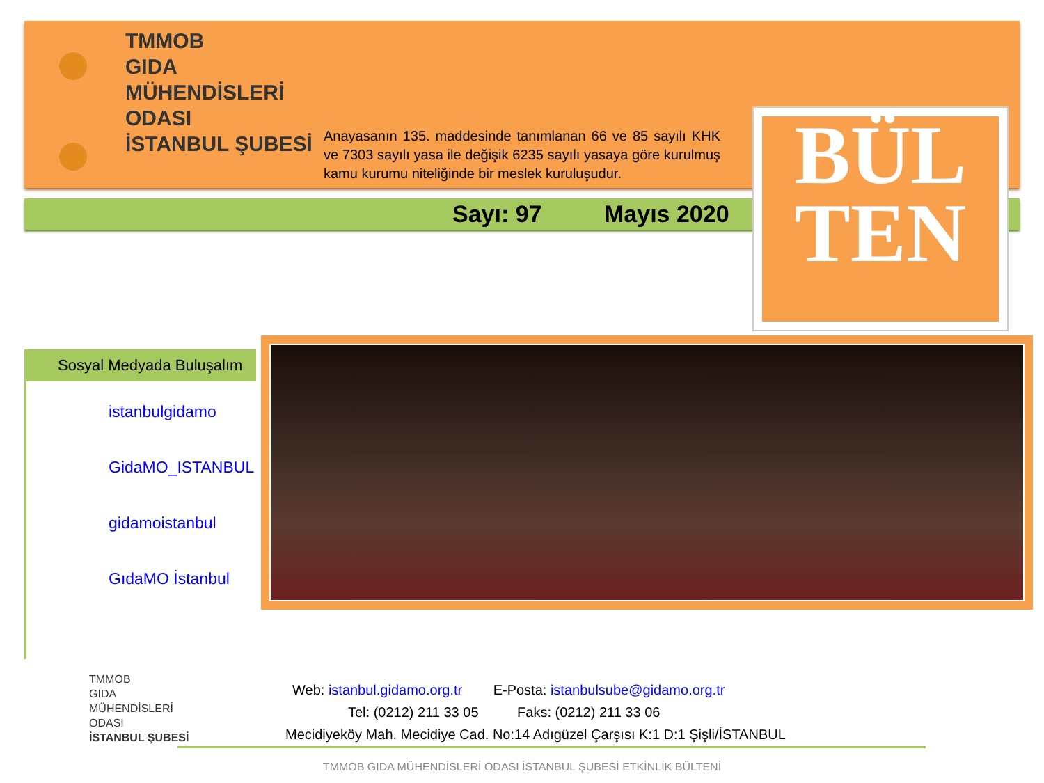TMMOB
GIDA
MÜHENDİSLERİ
ODASI
İSTANBUL ŞUBESİ
Anayasanın 135. maddesinde tanımlanan 66 ve 85 sayılı KHK ve 7303 sayılı yasa ile değişik 6235 sayılı yasaya göre kurulmuş kamu kurumu niteliğinde bir meslek kuruluşudur.
Sayı: 97 Mayıs 2020
BÜL
TEN
Sosyal Medyada Buluşalım
istanbulgidamo
GidaMO_ISTANBUL
gidamoistanbul
GıdaMO İstanbul
TMMOB
GIDA
MÜHENDİSLERİ
ODASI
İSTANBUL ŞUBESİ
Web: istanbul.gidamo.org.tr E-Posta: istanbulsube@gidamo.org.tr
Tel: (0212) 211 33 05 Faks: (0212) 211 33 06
Mecidiyeköy Mah. Mecidiye Cad. No:14 Adıgüzel Çarşısı K:1 D:1 Şişli/İSTANBUL
TMMOB GIDA MÜHENDİSLERİ ODASI İSTANBUL ŞUBESİ ETKİNLİK BÜLTENİ